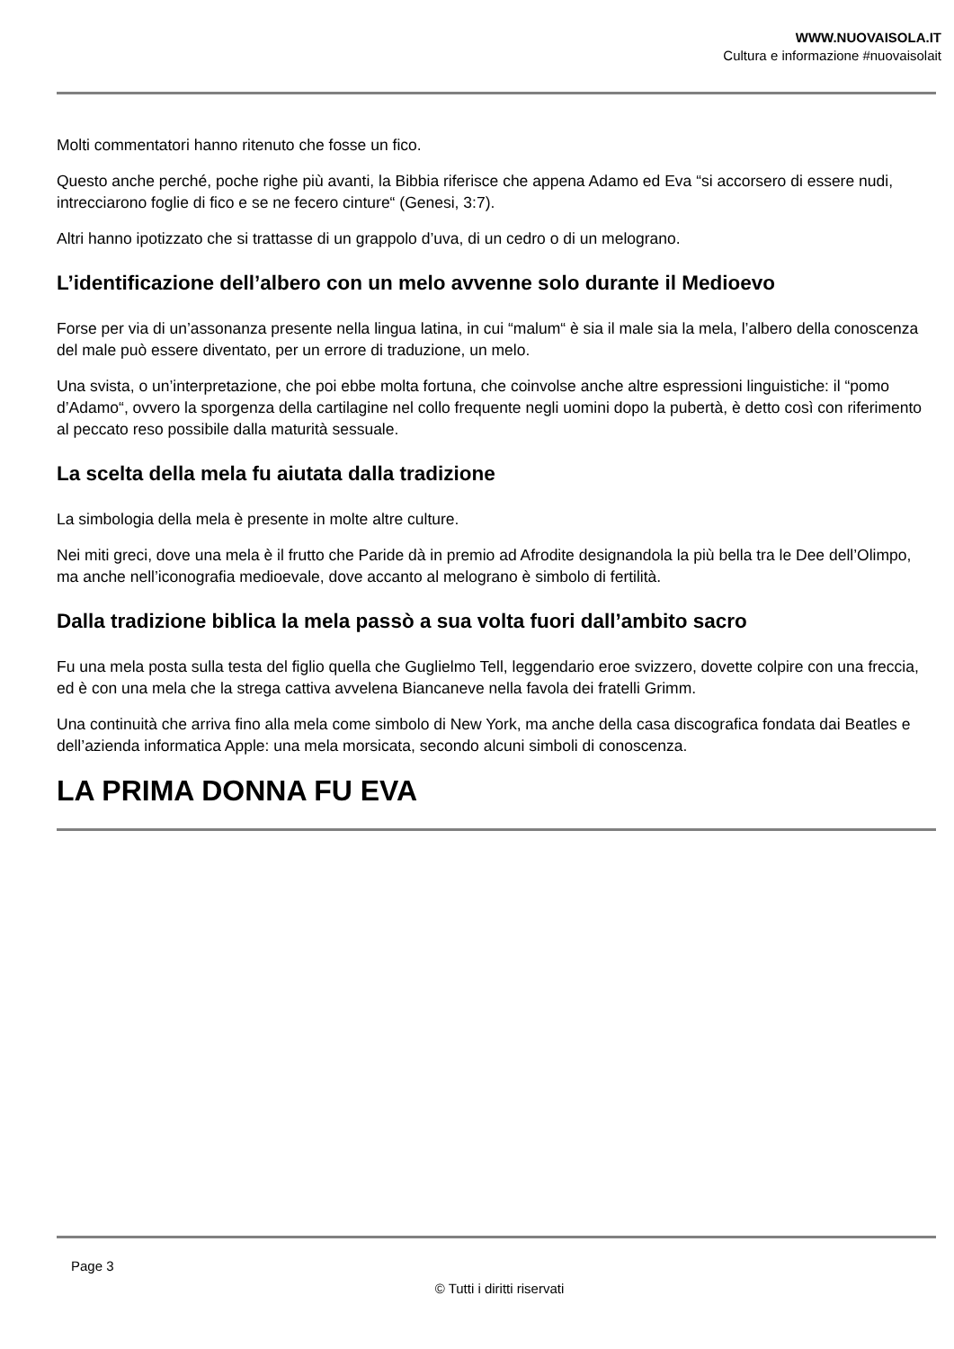WWW.NUOVAISOLA.IT
Cultura e informazione #nuovaisolait
Molti commentatori hanno ritenuto che fosse un fico.
Questo anche perché, poche righe più avanti, la Bibbia riferisce che appena Adamo ed Eva “si accorsero di essere nudi, intrecciarono foglie di fico e se ne fecero cinture“ (Genesi, 3:7).
Altri hanno ipotizzato che si trattasse di un grappolo d’uva, di un cedro o di un melograno.
L’identificazione dell’albero con un melo avvenne solo durante il Medioevo
Forse per via di un’assonanza presente nella lingua latina, in cui “malum“ è sia il male sia la mela, l’albero della conoscenza del male può essere diventato, per un errore di traduzione, un melo.
Una svista, o un’interpretazione, che poi ebbe molta fortuna, che coinvolse anche altre espressioni linguistiche: il “pomo d’Adamo“, ovvero la sporgenza della cartilagine nel collo frequente negli uomini dopo la pubertà, è detto così con riferimento al peccato reso possibile dalla maturità sessuale.
La scelta della mela fu aiutata dalla tradizione
La simbologia della mela è presente in molte altre culture.
Nei miti greci, dove una mela è il frutto che Paride dà in premio ad Afrodite designandola la più bella tra le Dee dell’Olimpo, ma anche nell’iconografia medioevale, dove accanto al melograno è simbolo di fertilità.
Dalla tradizione biblica la mela passò a sua volta fuori dall’ambito sacro
Fu una mela posta sulla testa del figlio quella che Guglielmo Tell, leggendario eroe svizzero, dovette colpire con una freccia, ed è con una mela che la strega cattiva avvelena Biancaneve nella favola dei fratelli Grimm.
Una continuità che arriva fino alla mela come simbolo di New York, ma anche della casa discografica fondata dai Beatles e dell’azienda informatica Apple: una mela morsicata, secondo alcuni simboli di conoscenza.
LA PRIMA DONNA FU EVA
Page 3
© Tutti i diritti riservati